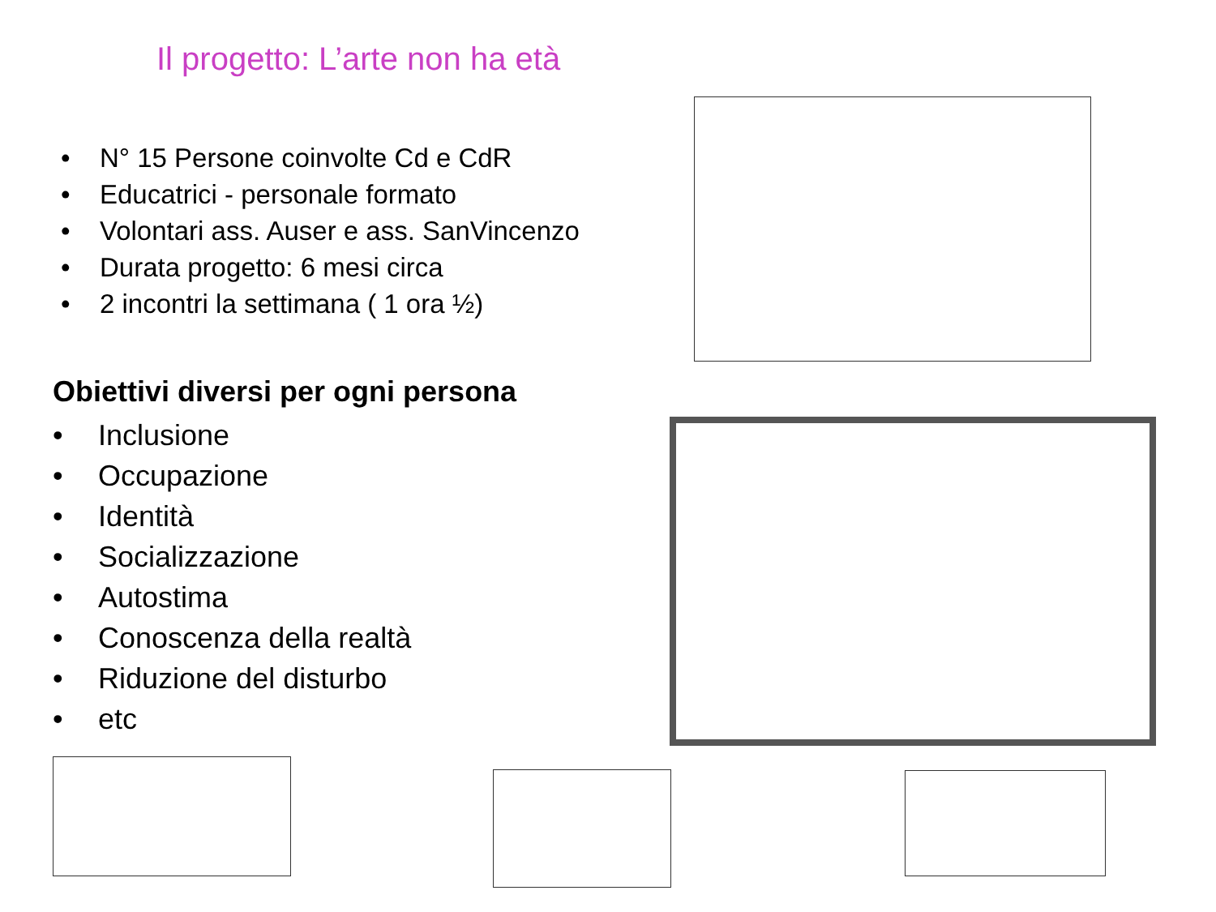Il progetto: L’arte non ha età
N° 15 Persone coinvolte Cd e CdR
Educatrici - personale formato
Volontari ass. Auser e ass. SanVincenzo
Durata progetto: 6 mesi circa
2 incontri la settimana ( 1 ora ½)
Obiettivi diversi per ogni persona
Inclusione
Occupazione
Identità
Socializzazione
Autostima
Conoscenza della realtà
Riduzione del disturbo
etc